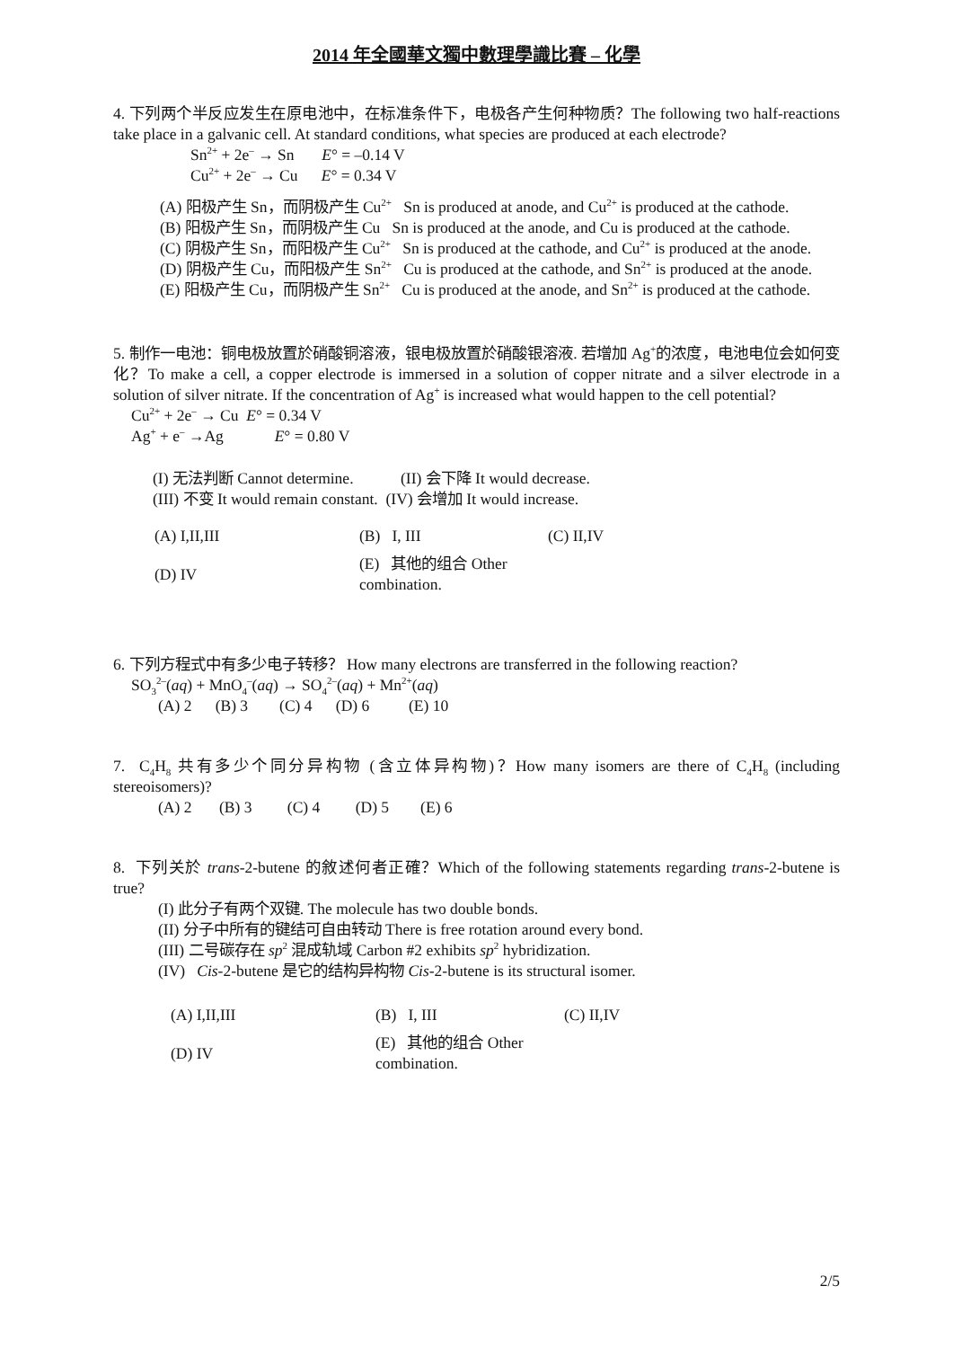2014 年全國華文獨中數理學識比賽 – 化學
4. 下列两个半反应发生在原电池中，在标准条件下，电极各产生何种物质？The following two half-reactions take place in a galvanic cell. At standard conditions, what species are produced at each electrode?
Sn<sup>2+</sup> + 2e<sup>–</sup> → Sn E° = –0.14 V
Cu<sup>2+</sup> + 2e<sup>–</sup> → Cu E° = 0.34 V
(A) 阳极产生 Sn，而阴极产生 Cu<sup>2+</sup> Sn is produced at anode, and Cu<sup>2+</sup> is produced at the cathode.
(B) 阳极产生 Sn，而阴极产生 Cu Sn is produced at the anode, and Cu is produced at the cathode.
(C) 阴极产生 Sn，而阳极产生 Cu<sup>2+</sup> Sn is produced at the cathode, and Cu<sup>2+</sup> is produced at the anode.
(D) 阴极产生 Cu，而阳极产生 Sn<sup>2+</sup> Cu is produced at the cathode, and Sn<sup>2+</sup> is produced at the anode.
(E) 阳极产生 Cu，而阴极产生 Sn<sup>2+</sup> Cu is produced at the anode, and Sn<sup>2+</sup> is produced at the cathode.
5. 制作一电池：铜电极放置於硝酸铜溶液，银电极放置於硝酸银溶液. 若增加 Ag<sup>+</sup>的浓度，电池电位会如何变化？To make a cell, a copper electrode is immersed in a solution of copper nitrate and a silver electrode in a solution of silver nitrate. If the concentration of Ag<sup>+</sup> is increased what would happen to the cell potential?
Cu<sup>2+</sup> + 2e<sup>–</sup> → Cu E° = 0.34 V
Ag<sup>+</sup> + e<sup>–</sup> →Ag E° = 0.80 V
(I) 无法判断 Cannot determine. (II) 会下降 It would decrease.
(III) 不变 It would remain constant. (IV) 会增加 It would increase.
| (A) I,II,III | (B) I, III | (C) II,IV |
| (D) IV | (E) 其他的组合 Other combination. | |
6. 下列方程式中有多少电子转移？ How many electrons are transferred in the following reaction?
SO<sub>3</sub><sup>2–</sup>(aq) + MnO<sub>4</sub><sup>–</sup>(aq) → SO<sub>4</sub><sup>2–</sup>(aq) + Mn<sup>2+</sup>(aq)
(A) 2 (B) 3 (C) 4 (D) 6 (E) 10
7. C<sub>4</sub>H<sub>8</sub> 共有多少个同分异构物 (含立体异构物)？How many isomers are there of C<sub>4</sub>H<sub>8</sub> (including stereoisomers)?
(A) 2 (B) 3 (C) 4 (D) 5 (E) 6
8. 下列关於 trans-2-butene 的敘述何者正確？Which of the following statements regarding trans-2-butene is true?
(I) 此分子有两个双键. The molecule has two double bonds.
(II) 分子中所有的键结可自由转动 There is free rotation around every bond.
(III) 二号碳存在 sp<sup>2</sup> 混成轨域 Carbon #2 exhibits sp<sup>2</sup> hybridization.
(IV) Cis-2-butene 是它的结构异构物 Cis-2-butene is its structural isomer.
| (A) I,II,III | (B) I, III | (C) II,IV |
| (D) IV | (E) 其他的组合 Other combination. | |
2/5